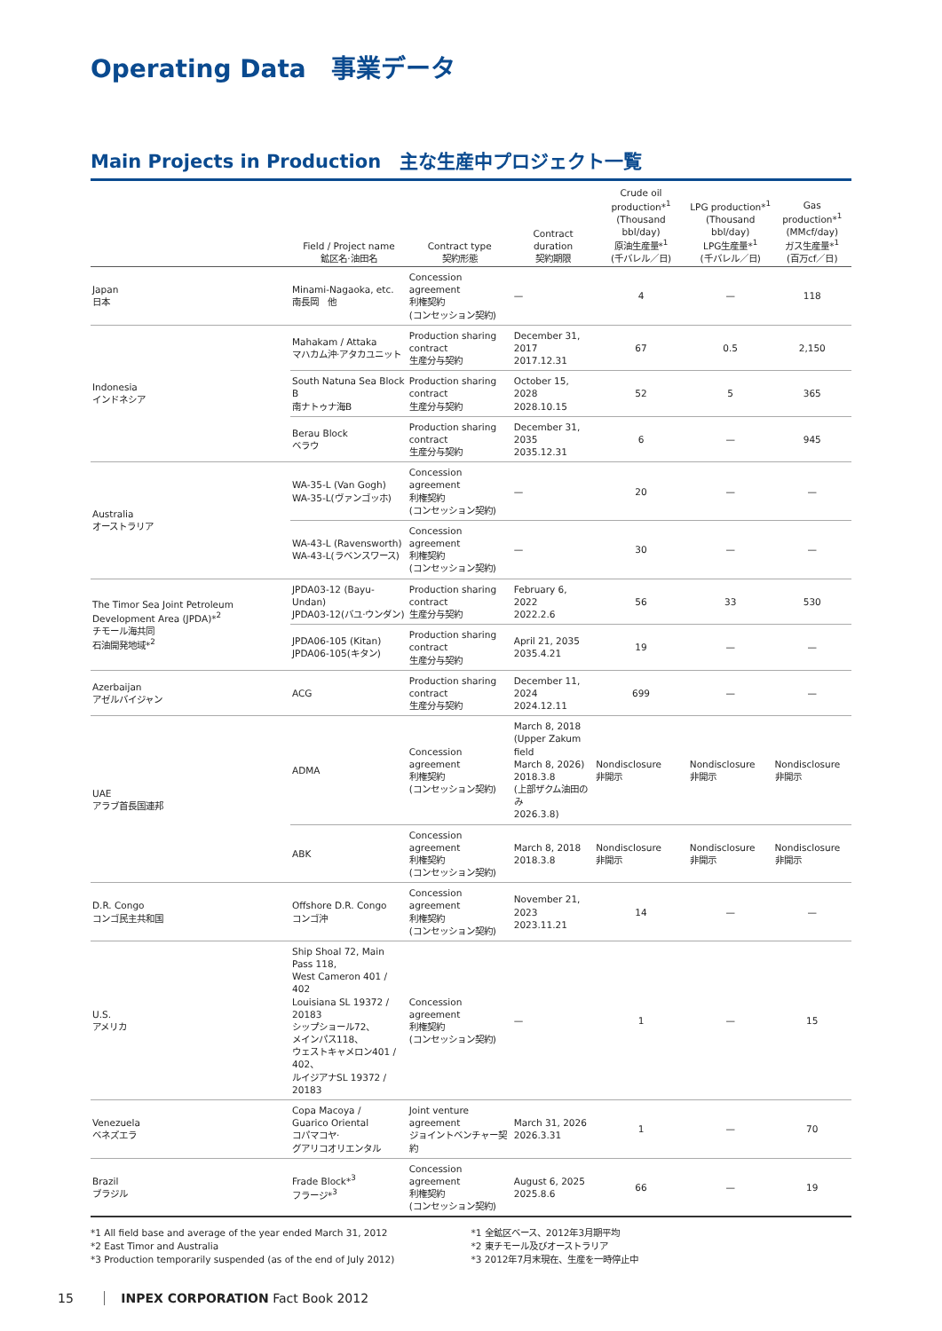Operating Data　事業データ
Main Projects in Production　主な生産中プロジェクト一覧
| | Field / Project name 鉱区名·油田名 | Contract type 契約形態 | Contract duration 契約期限 | Crude oil production*<sup>1</sup> (Thousand bbl/day) 原油生産量*<sup>1</sup> (千バレル／日) | LPG production*<sup>1</sup> (Thousand bbl/day) LPG生産量*<sup>1</sup> (千バレル／日) | Gas production*<sup>1</sup> (MMcf/day) ガス生産量*<sup>1</sup> (百万cf／日) |
| --- | --- | --- | --- | --- | --- | --- |
| Japan 日本 | Minami-Nagaoka, etc. 南長岡 他 | Concession agreement 利権契約 (コンセッション契約) | — | 4 | — | 118 |
| Indonesia インドネシア | Mahakam / Attaka マハカム沖·アタカユニット | Production sharing contract 生産分与契約 | December 31, 2017 2017.12.31 | 67 | 0.5 | 2,150 |
| | South Natuna Sea Block B 南ナトゥナ海B | Production sharing contract 生産分与契約 | October 15, 2028 2028.10.15 | 52 | 5 | 365 |
| | Berau Block ベラウ | Production sharing contract 生産分与契約 | December 31, 2035 2035.12.31 | 6 | — | 945 |
| Australia オーストラリア | WA-35-L (Van Gogh) WA-35-L(ヴァンゴッホ) | Concession agreement 利権契約 (コンセッション契約) | — | 20 | — | — |
| | WA-43-L (Ravensworth) WA-43-L(ラベンスワース) | Concession agreement 利権契約 (コンセッション契約) | — | 30 | — | — |
| The Timor Sea Joint Petroleum Development Area (JPDA)*<sup>2</sup> チモール海共同 石油開発地域*<sup>2</sup> | JPDA03-12 (Bayu-Undan) JPDA03-12(バユ·ウンダン) | Production sharing contract 生産分与契約 | February 6, 2022 2022.2.6 | 56 | 33 | 530 |
| | JPDA06-105 (Kitan) JPDA06-105(キタン) | Production sharing contract 生産分与契約 | April 21, 2035 2035.4.21 | 19 | — | — |
| Azerbaijan アゼルバイジャン | ACG | Production sharing contract 生産分与契約 | December 11, 2024 2024.12.11 | 699 | — | — |
| UAE アラブ首長国連邦 | ADMA | Concession agreement 利権契約 (コンセッション契約) | March 8, 2018 (Upper Zakum field March 8, 2026) 2018.3.8 (上部ザクム油田のみ 2026.3.8) | Nondisclosure 非開示 | Nondisclosure 非開示 | Nondisclosure 非開示 |
| | ABK | Concession agreement 利権契約 (コンセッション契約) | March 8, 2018 2018.3.8 | Nondisclosure 非開示 | Nondisclosure 非開示 | Nondisclosure 非開示 |
| D.R. Congo コンゴ民主共和国 | Offshore D.R. Congo コンゴ沖 | Concession agreement 利権契約 (コンセッション契約) | November 21, 2023 2023.11.21 | 14 | — | — |
| U.S. アメリカ | Ship Shoal 72, Main Pass 118, West Cameron 401 / 402 Louisiana SL 19372 / 20183 シップショール72、 メインパス118、 ウェストキャメロン401 / 402、 ルイジアナSL 19372 / 20183 | Concession agreement 利権契約 (コンセッション契約) | — | 1 | — | 15 |
| Venezuela ベネズエラ | Copa Macoya / Guarico Oriental コパマコヤ· グアリコオリエンタル | Joint venture agreement ジョイントベンチャー契約 | March 31, 2026 2026.3.31 | 1 | — | 70 |
| Brazil ブラジル | Frade Block*<sup>3</sup> フラージ*<sup>3</sup> | Concession agreement 利権契約 (コンセッション契約) | August 6, 2025 2025.8.6 | 66 | — | 19 |
*1 All field base and average of the year ended March 31, 2012
*2 East Timor and Australia
*3 Production temporarily suspended (as of the end of July 2012)
*1 全鉱区ベース、2012年3月期平均
*2 東チモール及びオーストラリア
*3 2012年7月末現在、生産を一時停止中
15 INPEX CORPORATION Fact Book 2012